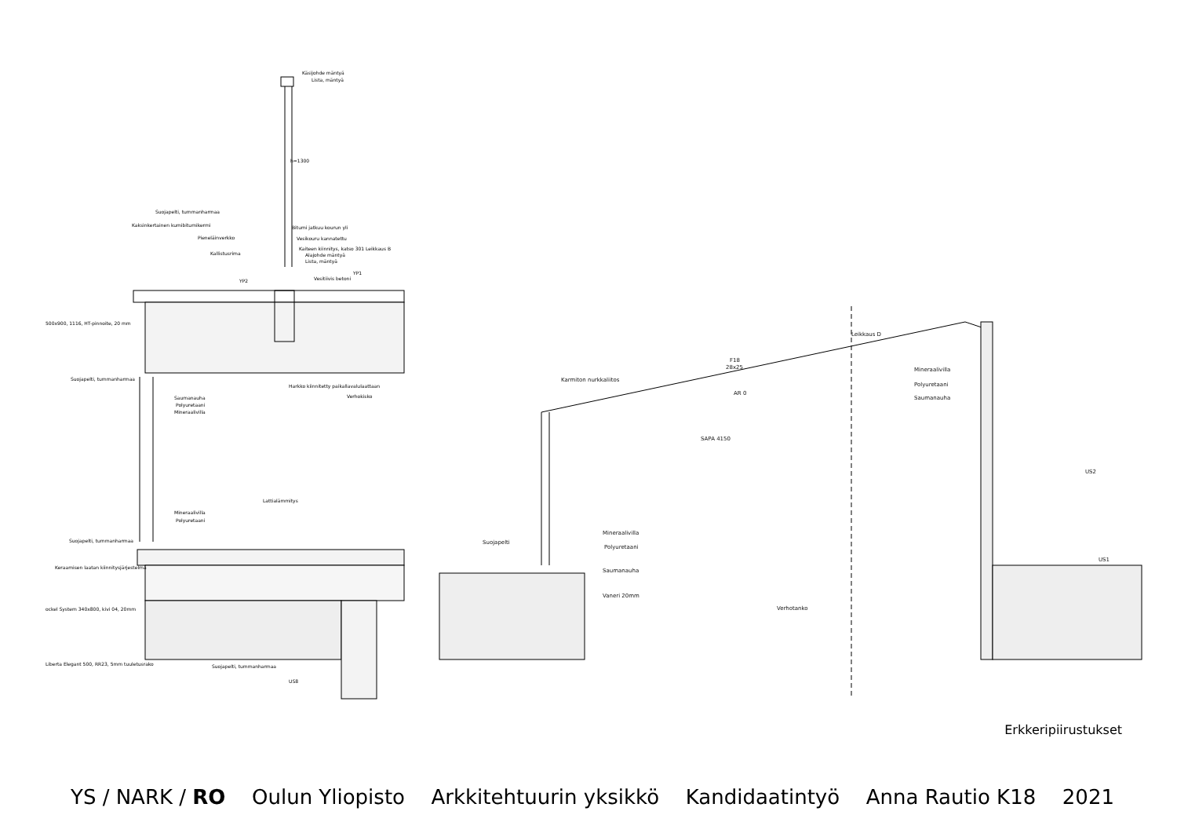Käsijohde mäntyä
Lista, mäntyä
h=1300
Suojapelti, tummanharmaa
Kaksinkertainen kumibitumikermi
Pieneläinverkko
Kallistusrima
Bitumi jatkuu kourun yli
Vesikouru kannatettu
Kaiteen kiinnitys, katso 301 Leikkaus B
Alajohde mäntyä
Lista, mäntyä
Vesitiivis betoni
YP2
YP1
500x900, 1116, HT-pinnoite, 20 mm
Suojapelti, tummanharmaa
Saumanauha
Polyuretaani
Mineraalivilla
Harkko kiinnitetty paikallavalulaattaan
Verhokisko
Lattialämmitys
Mineraalivilla
Polyuretaani
Suojapelti, tummanharmaa
Keraamisen laatan kiinnitysjärjestelmä
ockel System 340x800, kivi 04, 20mm
Liberta Elegant 500, RR23, 5mm tuuletusrako
Suojapelti, tummanharmaa
US8
Karmiton nurkkaliitos
F18
28x25
AR 0
SAPA 4150
Mineraalivilla
Polyuretaani
Saumanauha
Leikkaus D
US2
US1
Suojapelti
Mineraalivilla
Polyuretaani
Saumanauha
Vaneri 20mm
Verhotanko
Erkkeripiirustukset
YS / NARK / RO Oulun Yliopisto Arkkitehtuurin yksikkö Kandidaatintyö Anna Rautio K18 2021